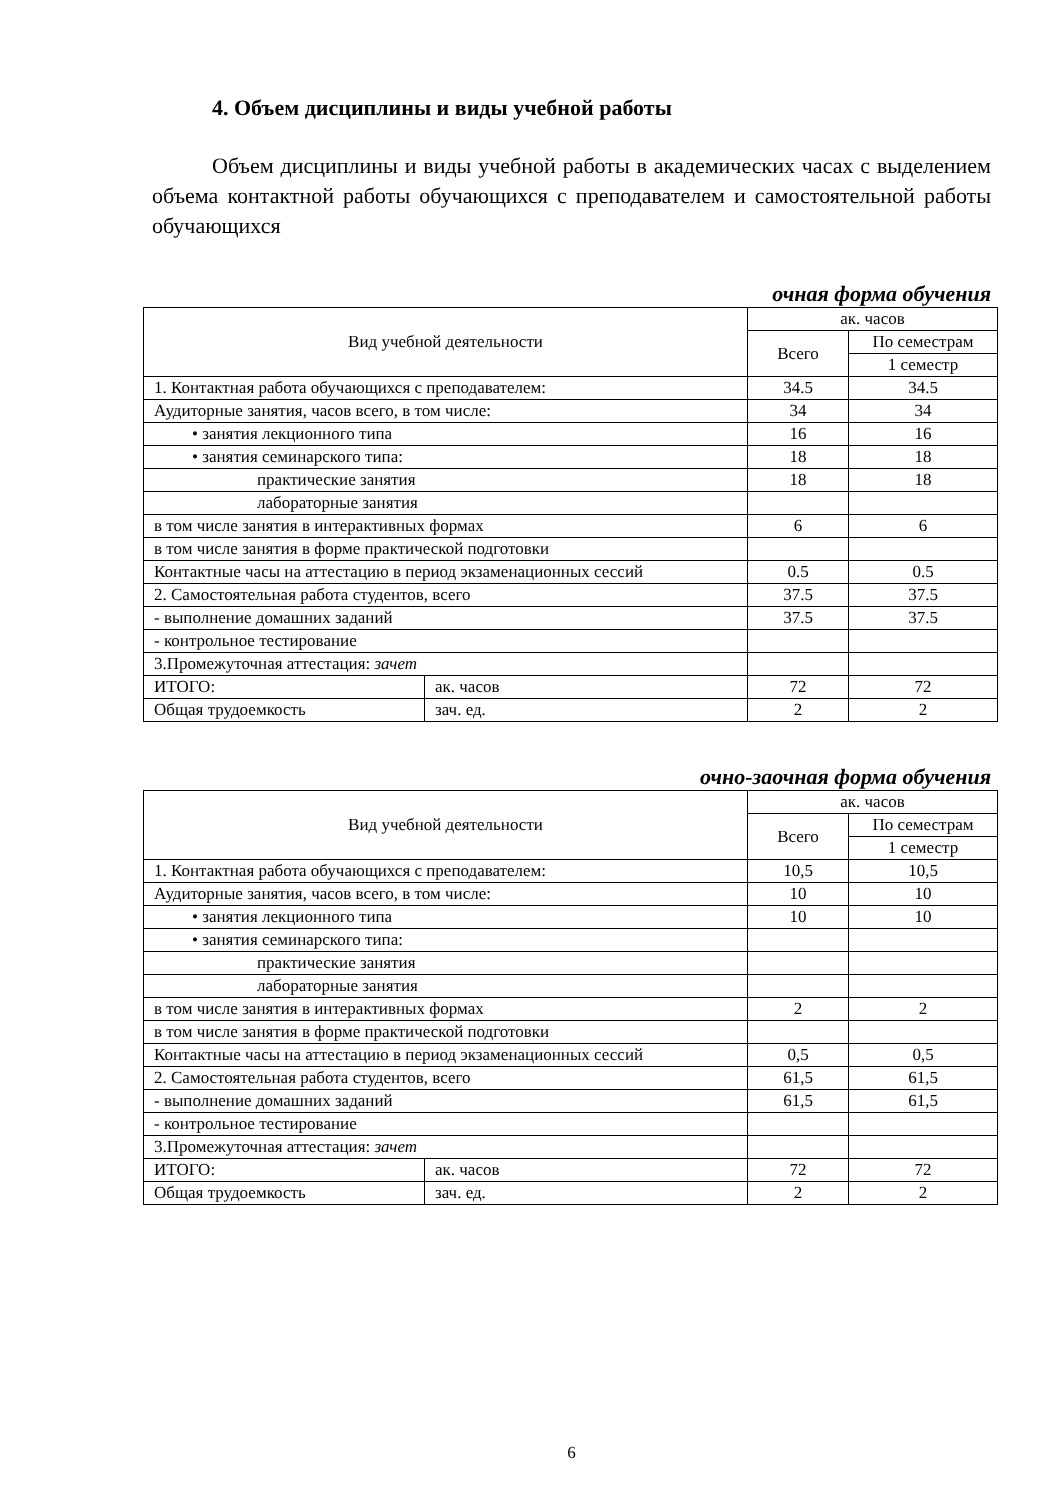4. Объем дисциплины и виды учебной работы
Объем дисциплины и виды учебной работы в академических часах с выделением объема контактной работы обучающихся с преподавателем и самостоятельной работы обучающихся
очная форма обучения
| Вид учебной деятельности | | ак. часов | |
| --- | --- | --- | --- |
| | | Всего | По семестрам |
| | | | 1 семестр |
| 1. Контактная работа обучающихся с преподавателем: | | 34.5 | 34.5 |
| Аудиторные занятия, часов всего, в том числе: | | 34 | 34 |
| • занятия лекционного типа | | 16 | 16 |
| • занятия семинарского типа: | | 18 | 18 |
| практические занятия | | 18 | 18 |
| лабораторные занятия | | | |
| в том числе занятия в интерактивных формах | | 6 | 6 |
| в том числе занятия в форме практической подготовки | | | |
| Контактные часы на аттестацию в период экзаменационных сессий | | 0.5 | 0.5 |
| 2. Самостоятельная работа студентов, всего | | 37.5 | 37.5 |
| - выполнение домашних заданий | | 37.5 | 37.5 |
| - контрольное тестирование | | | |
| 3.Промежуточная аттестация: зачет | | | |
| ИТОГО: | ак. часов | 72 | 72 |
| Общая трудоемкость | зач. ед. | 2 | 2 |
очно-заочная форма обучения
| Вид учебной деятельности | | ак. часов | |
| --- | --- | --- | --- |
| | | Всего | По семестрам |
| | | | 1 семестр |
| 1. Контактная работа обучающихся с преподавателем: | | 10,5 | 10,5 |
| Аудиторные занятия, часов всего, в том числе: | | 10 | 10 |
| • занятия лекционного типа | | 10 | 10 |
| • занятия семинарского типа: | | | |
| практические занятия | | | |
| лабораторные занятия | | | |
| в том числе занятия в интерактивных формах | | 2 | 2 |
| в том числе занятия в форме практической подготовки | | | |
| Контактные часы на аттестацию в период экзаменационных сессий | | 0,5 | 0,5 |
| 2. Самостоятельная работа студентов, всего | | 61,5 | 61,5 |
| - выполнение домашних заданий | | 61,5 | 61,5 |
| - контрольное тестирование | | | |
| 3.Промежуточная аттестация: зачет | | | |
| ИТОГО: | ак. часов | 72 | 72 |
| Общая трудоемкость | зач. ед. | 2 | 2 |
6